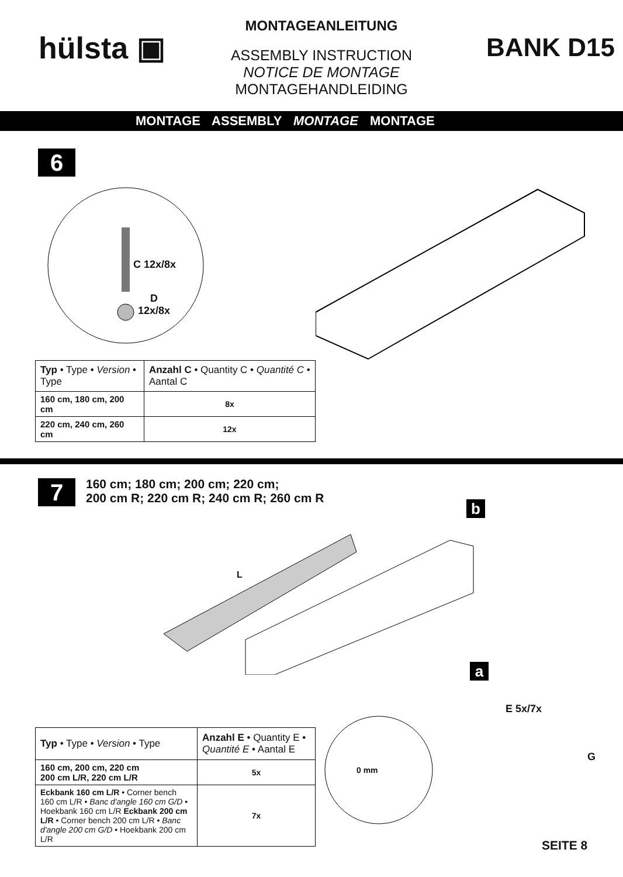hülsta ▣
MONTAGEANLEITUNG
ASSEMBLY INSTRUCTION
NOTICE DE MONTAGE
MONTAGEHANDLEIDING
BANK D15
MONTAGE ASSEMBLY MONTAGE MONTAGE
6
C 12x/8x
D
12x/8x
| Typ • Type • Version • Type | Anzahl C • Quantity C • Quantité C • Aantal C |
| --- | --- |
| 160 cm, 180 cm, 200 cm | 8x |
| 220 cm, 240 cm, 260 cm | 12x |
7
160 cm; 180 cm; 200 cm; 220 cm;
200 cm R; 220 cm R; 240 cm R; 260 cm R
b
L
a
E 5x/7x
G
0 mm
| Typ • Type • Version • Type | Anzahl E • Quantity E • Quantité E • Aantal E |
| --- | --- |
| 160 cm, 200 cm, 220 cm 200 cm L/R, 220 cm L/R | 5x |
| Eckbank 160 cm L/R • Corner bench 160 cm L/R • Banc d'angle 160 cm G/D • Hoekbank 160 cm L/R Eckbank 200 cm L/R • Corner bench 200 cm L/R • Banc d'angle 200 cm G/D • Hoekbank 200 cm L/R | 7x |
SEITE 8